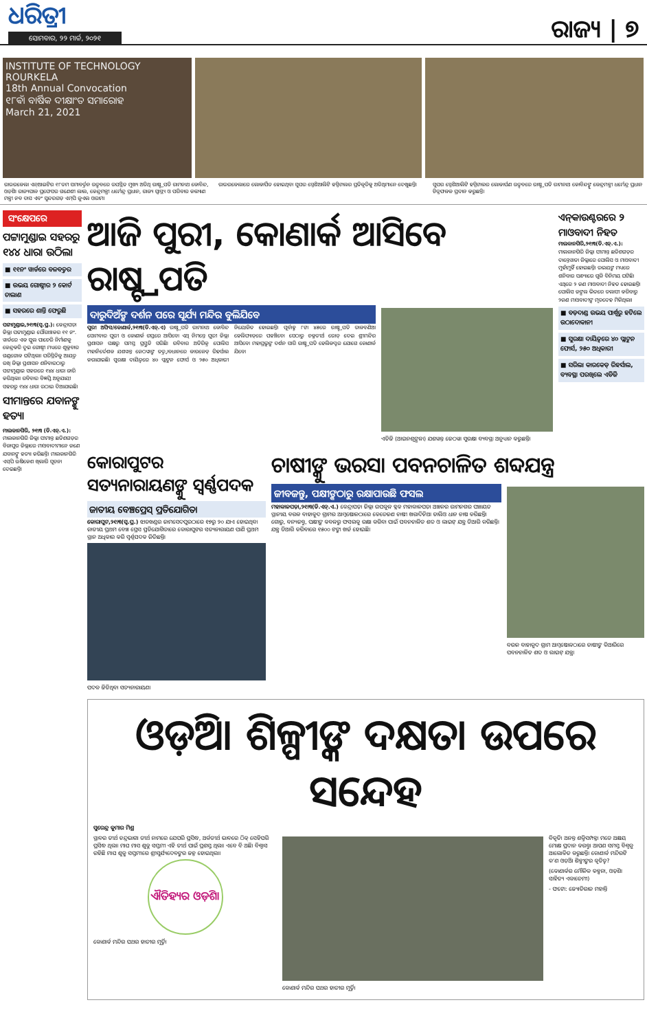ଧରିତ୍ରୀ
ସୋମବାର, ୨୨ ମାର୍ଚ୍ଚ, ୨୦୨୧
ରାଜ୍ୟ | ୭
INSTITUTE OF TECHNOLOGY ROURKELA
18th Annual Convocation
୧୮ଵାଁ ବାର୍ଷିକ ଦୀକ୍ଷାଂତ ସମାରୋହ
March 21, 2021
ରାଉରକେଲା ଏନ୍‌ଆଇଟିର ୧୮ତମ ସମାବର୍ତ୍ତନ ଉତ୍ସବରେ ଉପସ୍ଥିତ ମୁଖ୍ୟ ଅତିଥି ରାଷ୍ଟ୍ରପତି ରାମନାଥ କୋବିନ୍ଦ, ଓଡ଼ିଶା ରାଜ୍ୟପାଳ ପ୍ରଫେସର ଗଣେଶୀ ଲାଲ, କେନ୍ଦ୍ରମନ୍ତ୍ରୀ ଧର୍ମେନ୍ଦ୍ର ପ୍ରଧାନ, ରାଜ୍ୟ ସ୍ୱାସ୍ଥ୍ୟ ଓ ପରିବାର କଲ୍ୟାଣ ମନ୍ତ୍ରୀ ନବ ଦାସ ଏବଂ ସୁନ୍ଦରଗଡ଼ ଏମ୍‌ପି ଜୁଏଲ ଓରାମ।
ରାଉରକେଲାରେ ଲୋକାର୍ପିତ ହୋଇଥିବା ସୁପର ସ୍ପେଶିଆଲିଟି ହସ୍ପିଟାଲର ପ୍ରତିକୃତିକୁ ଅତିଥିମାନେ ଦେଖୁଛନ୍ତି।
ସୁପର ସ୍ପେଶିଆଲିଟି ହସ୍ପିଟାଲର ଲୋକାର୍ପଣ ଉତ୍ସବରେ ରାଷ୍ଟ୍ରପତି ରାମନାଥ କୋବିନ୍ଦଙ୍କୁ କେନ୍ଦ୍ରମନ୍ତ୍ରୀ ଧର୍ମେନ୍ଦ୍ର ପ୍ରଧାନ ଚିତ୍ରଫଳକ ପ୍ରଦାନ କରୁଛନ୍ତି।
ସଂକ୍ଷେପରେ
ପଟ୍ଟାମୁଣ୍ଡାଇ ସହରରୁ ୧୪୪ ଧାରା ଉଠିଲା
■ ୧୧ନଂ ୱାର୍ଡରେ ବଳବତ୍ତର
■ ଉଭୟ ଗୋଷ୍ଠୀର ୨ କୋର୍ଟ ଚାଲାଣ
■ ସହରରେ ଶାନ୍ତି ଫେରୁଛି
ପଟ୍ଟାମୁଣ୍ଡାଇ,୨୧।୩(ସ୍ୱ.ପ୍ର.): କେନ୍ଦ୍ରାପଡ଼ା ଜିଲ୍ଲା ପଟ୍ଟାମୁଣ୍ଡାଇ ପୌରାଞ୍ଚଳର ୧୧ ନଂ. ୱାର୍ଡରେ ଏକ ସ୍କୁଲ ପାଚେରି ନିର୍ମାଣକୁ କେନ୍ଦ୍ରକରି ଦୁଇ ଗୋଷ୍ଠୀ ମଧ୍ୟରେ ଶୁକ୍ରବାର ଗଣ୍ଡଗୋଳ ଘଟିଥିଲା। ପରିସ୍ଥିତିକୁ ଆୟତ୍ତ ରଖି ଜିଲ୍ଲା ପ୍ରଶାସନ ଶନିବାରଠାରୁ ପଟ୍ଟାମୁଣ୍ଡାଇ ସହରରେ ୧୪୪ ଧାରା ଜାରି କରିଥିଲା। ରବିବାର ବିଜ୍ଞପ୍ତି ଅନୁଯାୟୀ ସହରରୁ ୧୪୪ ଧାରା ଉଠାଇ ଦିଆଯାଇଛି।
ସୀମାନ୍ତରେ ଯବାନଙ୍କୁ ହତ୍ୟା
ମାଲକାନଗିରି, ୨୧।୩ (ଡି.ଏନ୍‌.ଏ.): ମାଲକାନଗିରି ଜିଲ୍ଲା ସୀମାନ୍ତ ଛତିଶଗଡ଼ର ବିଜାପୁର ଜିଲ୍ଲାରେ ମାଓବାଦୀମାନେ ଜଣେ ଯବାନଙ୍କୁ ହତ୍ୟା କରିଛନ୍ତି। ମାଲକାନଗିରି ଏସ୍‌ପି ଋଷିକେଶ ଖିଲାରି ସୂଚନା ଦେଇଛନ୍ତି।
ଆଜି ପୁରୀ, କୋଣାର୍କ ଆସିବେ ରାଷ୍ଟ୍ରପତି
ଦାରୁଦିଅଁଙ୍କ ଦର୍ଶନ ପରେ ସୂର୍ଯ୍ୟ ମନ୍ଦିର ବୁଲିଯିବେ
ପୁରୀ ଅଫିସ/କୋଣାର୍କ,୨୧।୩(ଡି.ଏନ୍‌.ଏ) ରାଷ୍ଟ୍ରପତି ରାମନାଥ କୋବିନ୍ଦ ସୋମବାର ପୁରୀ ଓ କୋଣାର୍କ ଗସ୍ତରେ ଆସିବେ। ଏଥି ନିମନ୍ତେ ପୁରୀ ଜିଲ୍ଲା ପ୍ରଶାସନ ପକ୍ଷରୁ ସମସ୍ତ ପ୍ରସ୍ତୁତି ସରିଛି। ରବିବାର ଅତିରିକ୍ତ ପୋଲିସ ମହାନିର୍ଦ୍ଦେଶକ ଯଶୱନ୍ତ ଜେଠୱାଙ୍କ ତତ୍ତ୍ୱାବଧାନରେ କାରକେଡ୍ ରିହର୍ସାଲ କରାଯାଇଛି। ସୁରକ୍ଷା ଦାୟିତ୍ୱରେ ୪୦ ପ୍ଲାଟୁନ ଫୋର୍ସ ଓ ୨୫୦ ଅଧିକାରୀ ନିୟୋଜିତ ହୋଇଛନ୍ତି। ପୂର୍ବାହ୍ନ ୮ଟା ୪୫ରେ ରାଷ୍ଟ୍ରପତି ତାଳବଣିଆ ହେଲିପ୍ୟାଡ୍‌ରେ ପହଞ୍ଚିବେ। ସେଠାରୁ ଚକ୍ରତୀର୍ଥ ରୋଡ୍ ଦେଇ ଶ୍ରୀମନ୍ଦିର ଆସିବେ। ମହାପ୍ରଭୁଙ୍କ ଦର୍ଶନ ସାରି ରାଷ୍ଟ୍ରପତି ହେଲିକପ୍ଟର ଯୋଗେ କୋଣାର୍କ ଯିବେ।
ଏଡିଜି (ଆଇନଶୃଙ୍ଖଳା) ଯଶୱନ୍ତ ଜେଠୱା ସୁରକ୍ଷା ବ୍ୟବସ୍ଥା ଅନୁଧ୍ୟାନ କରୁଛନ୍ତି।
ଏନ୍‌କାଉଣ୍ଟରରେ ୨ ମାଓବାଦୀ ନିହତ
ମାଲକାନଗିରି,୨୧।୩(ଡି.ଏନ୍‌.ଏ.): ମାଲକାନଗିରି ଜିଲ୍ଲା ସୀମାନ୍ତ ଛତିଶଗଡ଼ର ଦାନ୍ତେୱାଡା ଜିଲ୍ଲାରେ ପୋଲିସ ଓ ମାଓବାଦୀ ମୁହାଁମୁହିଁ ହୋଇଛନ୍ତି। ଉଭୟଙ୍କ ମଧ୍ୟରେ ଶନିବାର ସନ୍ଧ୍ୟାରେ ଗୁଳି ବିନିମୟ ଘଟିଛି। ଏଥିରେ ୨ ଜଣ ମାଓବାଦୀ ନିହତ ହୋଇଛନ୍ତି। ପୋଲିସ ଜଙ୍ଗଲ ଭିତରେ ତଲାସୀ କରିବାରୁ ୨ଜଣ ମାଓବାଦୀଙ୍କ ମୃତଦେହ ମିଳିଥିଲା।
■ ବଡ଼ଦାଣ୍ଡ ଉଭୟ ପାର୍ଶ୍ୱରୁ ହଟିଲେ ଉଠାଦୋକାନୀ
■ ସୁରକ୍ଷା ଦାୟିତ୍ୱରେ ୪୦ ପ୍ଲାଟୁନ ଫୋର୍ସ, ୨୫୦ ଅଧିକାରୀ
■ ସରିଲା କାରକେଡ୍ ରିହର୍ସାଲ, ବ୍ୟବସ୍ଥା ପରଖିଲେ ଏଡିଜି
କୋରାପୁଟର ସତ୍ୟନାରାୟଣଙ୍କୁ ସ୍ୱର୍ଣ୍ଣପଦକ
ଜାତୀୟ ବେଞ୍ଚପ୍ରେସ୍ ପ୍ରତିଯୋଗିତା
କୋରାପୁଟ,୨୧।୩(ସ୍ୱ.ପ୍ର.) ଝାଡଖଣ୍ଡର ଜାମସେଦପୁରଠାରେ ୧୭ରୁ ୨୦ ଯାଏ ହୋଇଥିବା ଜାତୀୟ ପ୍ରଥମ ବେଞ୍ଚ ପ୍ରେସ ପ୍ରତିଯୋଗିତାରେ କୋରାପୁଟର ସତ୍ୟନାରାୟଣ ପାଣି ପ୍ରଥମ ସ୍ଥାନ ଅଧିକାର କରି ସ୍ୱର୍ଣ୍ଣପଦକ ଜିତିଛନ୍ତି।
ପଦକ ଜିତିଥିବା ସତ୍ୟନାରାୟଣ।
ଚାଷୀଙ୍କୁ ଭରସା ପବନଚାଳିତ ଶବ୍ଦଯନ୍ତ୍ର
ଜୀବଜନ୍ତୁ, ପକ୍ଷୀଙ୍କଠାରୁ ରକ୍ଷାପାଉଛି ଫସଲ
ମହାକାଳପଡ଼ା,୨୧।୩(ଡି.ଏନ୍‌.ଏ.) କେନ୍ଦ୍ରାପଡ଼ା ଜିଲ୍ଲା ଉପକୂଳ ବ୍ଲକ ମହାକାଳପଡ଼ା ଅଞ୍ଚଳର ରାମନଗର ପଞ୍ଚାୟତ ସ୍ଥାନୀୟ ବରଳ ବାହାକୁଦ ଗ୍ରାମର ଆମ୍ବଷୋଳଠାରେ କେତେଜଣ ଚାଷୀ ଖରାଦିନିଆ ଡାଲିଓ ଧାନ ଚାଷ କରିଛନ୍ତି। ଗୋରୁ, ବନ୍ୟଜନ୍ତୁ, ପକ୍ଷୀଙ୍କ କବଳରୁ ଫସଲକୁ ରକ୍ଷା କରିବା ପାଇଁ ପବନଚାଳିତ ଶବ୍ଦ ଓ ଲାଇଟ୍ ଯନ୍ତ୍ର ତିଆରି କରିଛନ୍ତି। ଯନ୍ତ୍ର ତିଆରି କରିବାରେ ୧୫୦୦ ଟଙ୍କା ଖର୍ଚ୍ଚ ହୋଇଛି।
ବରଳ ବାହାକୁଦ ଗ୍ରାମ ଆମ୍ବଷୋଳଠାରେ ଚାଷୀଙ୍କ କିଆରିରେ ପବନଚାଳିତ ଶବ୍ଦ ଓ ଲାଇଟ୍ ଯନ୍ତ୍ର।
ଓଡ଼ିଆ ଶିଳ୍ପୀଙ୍କ ଦକ୍ଷତା ଉପରେ ସନ୍ଦେହ
ସୁରେନ୍ଦ୍ର କୁମାର ମିଶ୍ର
ସ୍ଥାବର ତୀର୍ଥ ଚନ୍ଦ୍ରଭାଗା ତୀର୍ଥ ନାମରେ ଯେପରି ପ୍ରସିଦ୍ଧ, ଅର୍କତୀର୍ଥ ଭାବରେ ଠିକ୍ ସେହିପରି ପ୍ରସିଦ୍ଧ ଥିଲା। ମାଘ ମାସ ଶୁକ୍ଳ ସପ୍ତମୀ ଏହି ତୀର୍ଥ ପାଇଁ ପ୍ରଶସ୍ତ ଥିଲା। ଏବେ ବି ଅଛି। ବିଶ୍ୱାସ ରହିଛି ମାଘ ଶୁକ୍ଳ ସପ୍ତମୀରେ ଶ୍ରୀସୂର୍ଯ୍ୟଦେବଙ୍କର ଜନ୍ମ ହୋଇଥିଲା।
ଐତିହ୍ୟର ଓଡ଼ିଶା
କୋଣାର୍କ ମନ୍ଦିର ପଥର ହାତୀର ମୂର୍ତ୍ତି।
କୋଣାର୍କ ମନ୍ଦିର ପଥର ହାତୀର ମୂର୍ତ୍ତି। ବିକୃତି। ଅନନ୍ତ ଶକ୍ତିସମ୍ପନ୍ନ। ମତେ ଅକ୍ଷୟ ମୋକ୍ଷ ପ୍ରଦାନ କରନ୍ତୁ। ଆପଣ ସମସ୍ତ ବିଶ୍ୱକୁ ଆଲୋକିତ କରୁଛନ୍ତି। କୋଣାର୍କ ମନ୍ଦିରଟି କ'ଣ ଓଡ଼ିଆ ଶିଳ୍ପୀଙ୍କର କୃତିତ୍ୱ?
(କୋଣାର୍କର ମୌଳିକ କଳ୍ପନା, ଓଡ଼ିଶା ସାହିତ୍ୟ ଏକାଡେମୀ)
- ଫଟୋ: ଜ୍ୟୋତିରାଜ ମହାନ୍ତି